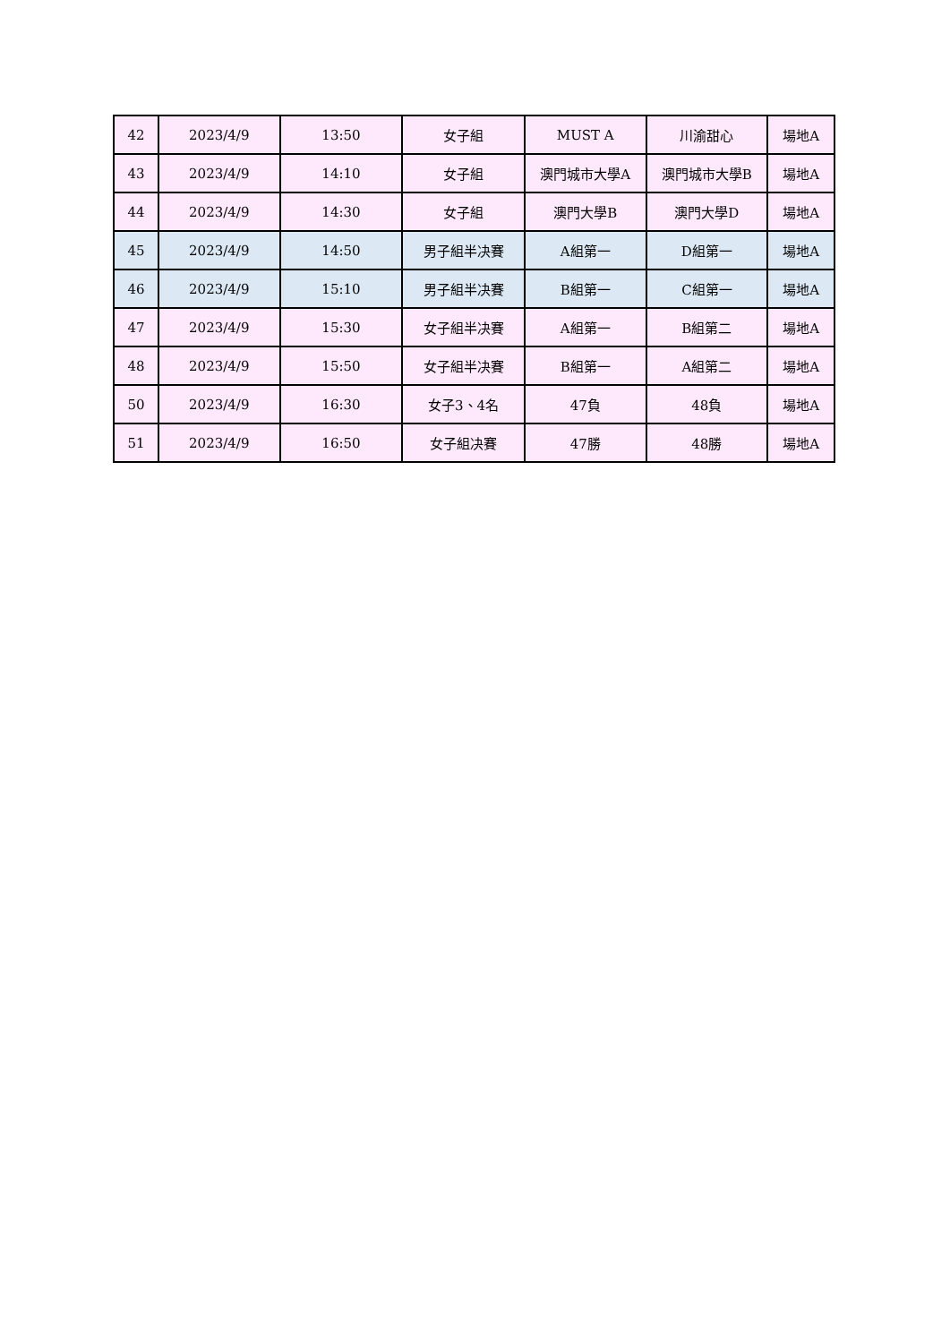| 42 | 2023/4/9 | 13:50 | 女子組 | MUST A | 川渝甜心 | 場地A |
| 43 | 2023/4/9 | 14:10 | 女子組 | 澳門城市大學A | 澳門城市大學B | 場地A |
| 44 | 2023/4/9 | 14:30 | 女子組 | 澳門大學B | 澳門大學D | 場地A |
| 45 | 2023/4/9 | 14:50 | 男子組半决賽 | A組第一 | D組第一 | 場地A |
| 46 | 2023/4/9 | 15:10 | 男子組半决賽 | B組第一 | C組第一 | 場地A |
| 47 | 2023/4/9 | 15:30 | 女子組半决賽 | A組第一 | B組第二 | 場地A |
| 48 | 2023/4/9 | 15:50 | 女子組半决賽 | B組第一 | A組第二 | 場地A |
| 50 | 2023/4/9 | 16:30 | 女子3、4名 | 47負 | 48負 | 場地A |
| 51 | 2023/4/9 | 16:50 | 女子組决賽 | 47勝 | 48勝 | 場地A |